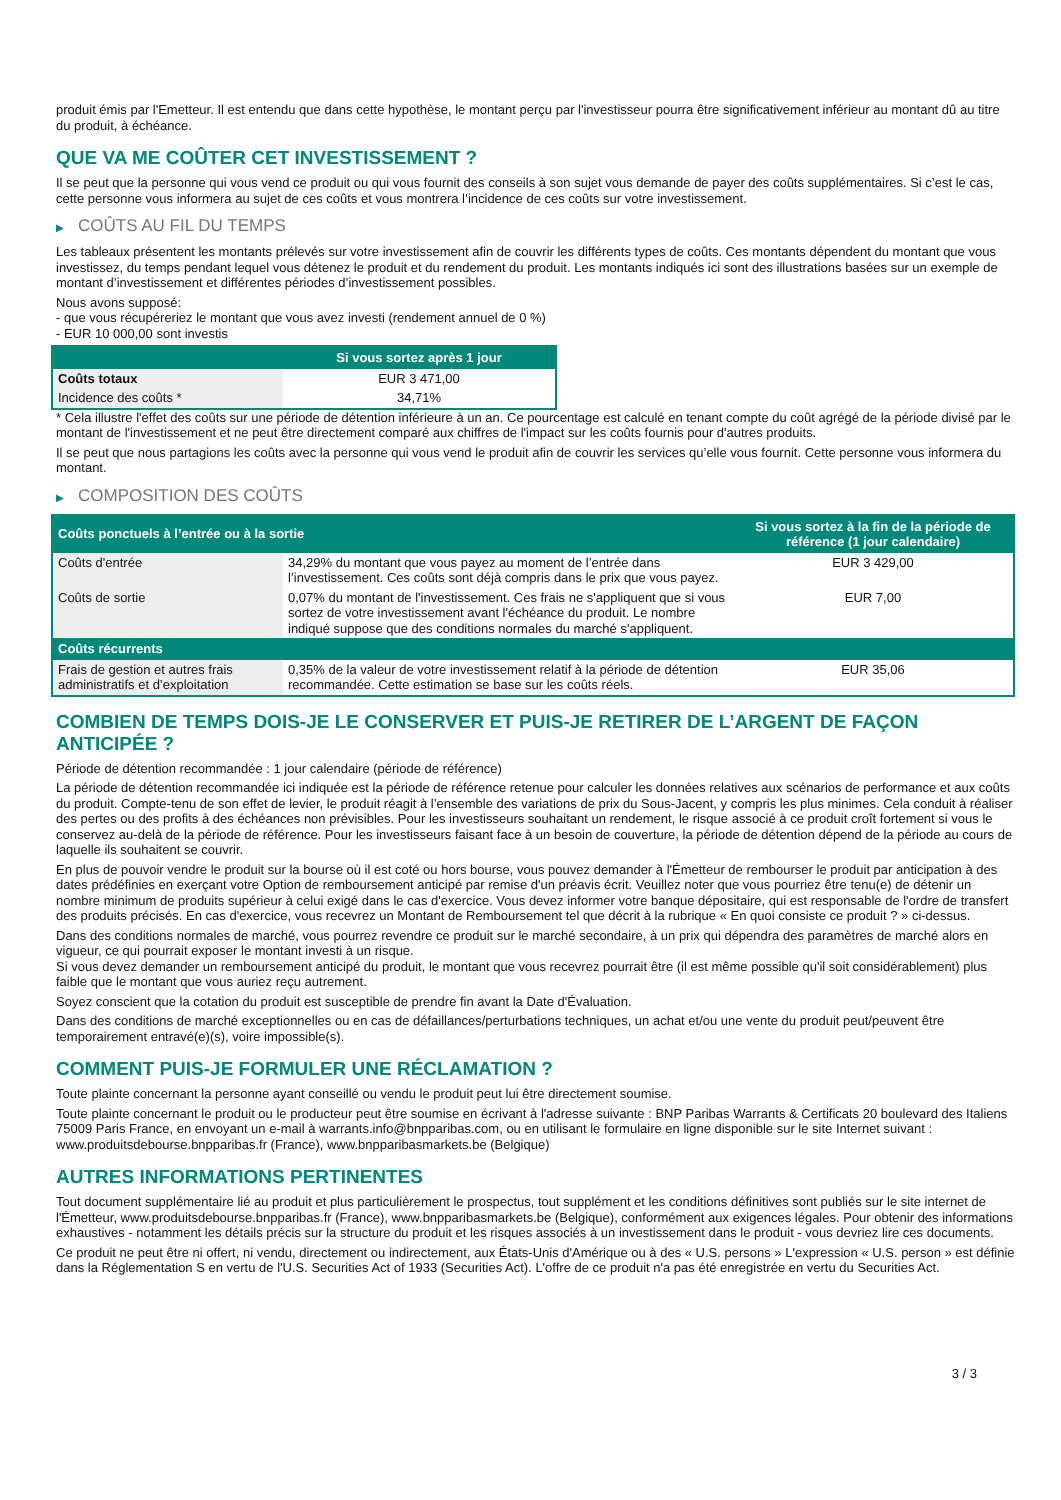produit émis par l'Emetteur. Il est entendu que dans cette hypothèse, le montant perçu par l'investisseur pourra être significativement inférieur au montant dû au titre du produit, à échéance.
QUE VA ME COÛTER CET INVESTISSEMENT ?
Il se peut que la personne qui vous vend ce produit ou qui vous fournit des conseils à son sujet vous demande de payer des coûts supplémentaires. Si c’est le cas, cette personne vous informera au sujet de ces coûts et vous montrera l’incidence de ces coûts sur votre investissement.
▶ COÛTS AU FIL DU TEMPS
Les tableaux présentent les montants prélevés sur votre investissement afin de couvrir les différents types de coûts. Ces montants dépendent du montant que vous investissez, du temps pendant lequel vous détenez le produit et du rendement du produit. Les montants indiqués ici sont des illustrations basées sur un exemple de montant d’investissement et différentes périodes d’investissement possibles.
Nous avons supposé:
- que vous récupéreriez le montant que vous avez investi (rendement annuel de 0 %)
- EUR 10 000,00 sont investis
| | Si vous sortez après 1 jour |
| --- | --- |
| Coûts totaux | EUR 3 471,00 |
| Incidence des coûts * | 34,71% |
* Cela illustre l'effet des coûts sur une période de détention inférieure à un an. Ce pourcentage est calculé en tenant compte du coût agrégé de la période divisé par le montant de l'investissement et ne peut être directement comparé aux chiffres de l'impact sur les coûts fournis pour d'autres produits.
Il se peut que nous partagions les coûts avec la personne qui vous vend le produit afin de couvrir les services qu’elle vous fournit. Cette personne vous informera du montant.
▶ COMPOSITION DES COÛTS
| Coûts ponctuels à l’entrée ou à la sortie | | Si vous sortez à la fin de la période de référence (1 jour calendaire) |
| --- | --- | --- |
| Coûts d'entrée | 34,29% du montant que vous payez au moment de l’entrée dans l’investissement. Ces coûts sont déjà compris dans le prix que vous payez. | EUR 3 429,00 |
| Coûts de sortie | 0,07% du montant de l'investissement. Ces frais ne s'appliquent que si vous sortez de votre investissement avant l'échéance du produit. Le nombre indiqué suppose que des conditions normales du marché s'appliquent. | EUR 7,00 |
| Coûts récurrents | | |
| Frais de gestion et autres frais administratifs et d’exploitation | 0,35% de la valeur de votre investissement relatif à la période de détention recommandée. Cette estimation se base sur les coûts réels. | EUR 35,06 |
COMBIEN DE TEMPS DOIS-JE LE CONSERVER ET PUIS-JE RETIRER DE L’ARGENT DE FAÇON ANTICIPÉE ?
Période de détention recommandée : 1 jour calendaire (période de référence)
La période de détention recommandée ici indiquée est la période de référence retenue pour calculer les données relatives aux scénarios de performance et aux coûts du produit. Compte-tenu de son effet de levier, le produit réagit à l’ensemble des variations de prix du Sous-Jacent, y compris les plus minimes. Cela conduit à réaliser des pertes ou des profits à des échéances non prévisibles. Pour les investisseurs souhaitant un rendement, le risque associé à ce produit croît fortement si vous le conservez au-delà de la période de référence. Pour les investisseurs faisant face à un besoin de couverture, la période de détention dépend de la période au cours de laquelle ils souhaitent se couvrir.
En plus de pouvoir vendre le produit sur la bourse où il est coté ou hors bourse, vous pouvez demander à l'Émetteur de rembourser le produit par anticipation à des dates prédéfinies en exerçant votre Option de remboursement anticipé par remise d'un préavis écrit. Veuillez noter que vous pourriez être tenu(e) de détenir un nombre minimum de produits supérieur à celui exigé dans le cas d'exercice. Vous devez informer votre banque dépositaire, qui est responsable de l'ordre de transfert des produits précisés. En cas d'exercice, vous recevrez un Montant de Remboursement tel que décrit à la rubrique « En quoi consiste ce produit ? » ci-dessus.
Dans des conditions normales de marché, vous pourrez revendre ce produit sur le marché secondaire, à un prix qui dépendra des paramètres de marché alors en vigueur, ce qui pourrait exposer le montant investi à un risque.
Si vous devez demander un remboursement anticipé du produit, le montant que vous recevrez pourrait être (il est même possible qu'il soit considérablement) plus faible que le montant que vous auriez reçu autrement.
Soyez conscient que la cotation du produit est susceptible de prendre fin avant la Date d'Évaluation.
Dans des conditions de marché exceptionnelles ou en cas de défaillances/perturbations techniques, un achat et/ou une vente du produit peut/peuvent être temporairement entravé(e)(s), voire impossible(s).
COMMENT PUIS-JE FORMULER UNE RÉCLAMATION ?
Toute plainte concernant la personne ayant conseillé ou vendu le produit peut lui être directement soumise.
Toute plainte concernant le produit ou le producteur peut être soumise en écrivant à l'adresse suivante : BNP Paribas Warrants & Certificats 20 boulevard des Italiens 75009 Paris France, en envoyant un e-mail à warrants.info@bnpparibas.com, ou en utilisant le formulaire en ligne disponible sur le site Internet suivant : www.produitsdebourse.bnpparibas.fr (France), www.bnpparibasmarkets.be (Belgique)
AUTRES INFORMATIONS PERTINENTES
Tout document supplémentaire lié au produit et plus particulièrement le prospectus, tout supplément et les conditions définitives sont publiés sur le site internet de l'Émetteur, www.produitsdebourse.bnpparibas.fr (France), www.bnpparibasmarkets.be (Belgique), conformément aux exigences légales. Pour obtenir des informations exhaustives - notamment les détails précis sur la structure du produit et les risques associés à un investissement dans le produit - vous devriez lire ces documents.
Ce produit ne peut être ni offert, ni vendu, directement ou indirectement, aux États-Unis d'Amérique ou à des « U.S. persons » L'expression « U.S. person » est définie dans la Réglementation S en vertu de l'U.S. Securities Act of 1933 (Securities Act). L'offre de ce produit n'a pas été enregistrée en vertu du Securities Act.
3 / 3